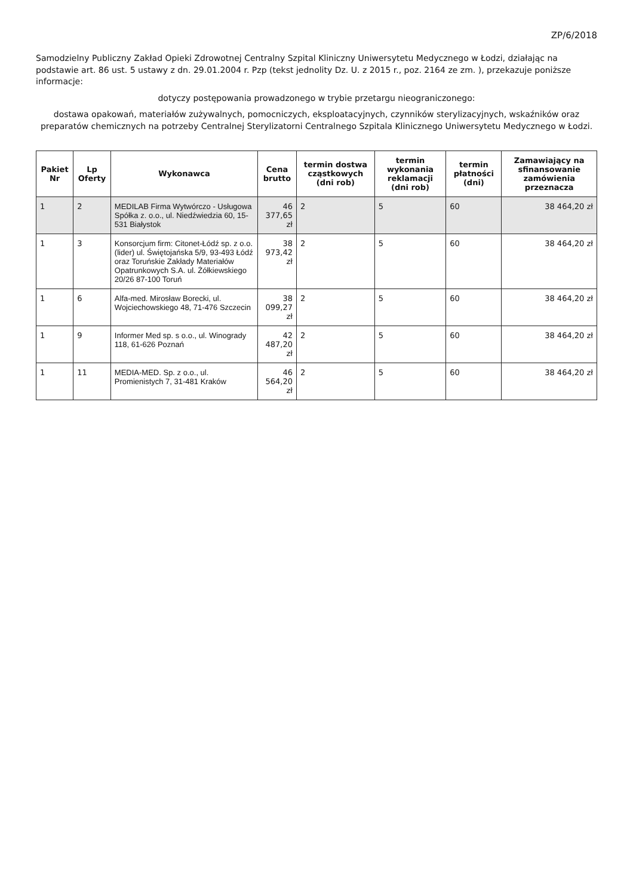ZP/6/2018
Samodzielny Publiczny Zakład Opieki Zdrowotnej Centralny Szpital Kliniczny Uniwersytetu Medycznego w Łodzi, działając na podstawie art. 86 ust. 5 ustawy z dn. 29.01.2004 r. Pzp (tekst jednolity Dz. U. z 2015 r., poz. 2164 ze zm. ), przekazuje poniższe informacje:
dotyczy postępowania prowadzonego w trybie przetargu nieograniczonego:
dostawa opakowań, materiałów zużywalnych, pomocniczych, eksploatacyjnych, czynników sterylizacyjnych, wskaźników oraz preparatów chemicznych na potrzeby Centralnej Sterylizatorni Centralnego Szpitala Klinicznego Uniwersytetu Medycznego w Łodzi.
| Pakiet Nr | Lp Oferty | Wykonawca | Cena brutto | termin dostwa cząstkowych (dni rob) | termin wykonania reklamacji (dni rob) | termin płatności (dni) | Zamawiający na sfinansowanie zamówienia przeznacza |
| --- | --- | --- | --- | --- | --- | --- | --- |
| 1 | 2 | MEDILAB Firma Wytwórczo - Usługowa Spółka z. o.o., ul. Niedźwiedzia 60, 15-531 Białystok | 46 377,65 zł | 2 | 5 | 60 | 38 464,20 zł |
| 1 | 3 | Konsorcjum firm: Citonet-Łódź sp. z o.o. (lider) ul. Świętojańska 5/9, 93-493 Łódź oraz Toruńskie Zakłady Materiałów Opatrunkowych S.A. ul. Żółkiewskiego 20/26 87-100 Toruń | 38 973,42 zł | 2 | 5 | 60 | 38 464,20 zł |
| 1 | 6 | Alfa-med. Mirosław Borecki, ul. Wojciechowskiego 48, 71-476 Szczecin | 38 099,27 zł | 2 | 5 | 60 | 38 464,20 zł |
| 1 | 9 | Informer Med sp. s o.o., ul. Winogrady 118, 61-626 Poznań | 42 487,20 zł | 2 | 5 | 60 | 38 464,20 zł |
| 1 | 11 | MEDIA-MED. Sp. z o.o., ul. Promienistych 7, 31-481 Kraków | 46 564,20 zł | 2 | 5 | 60 | 38 464,20 zł |